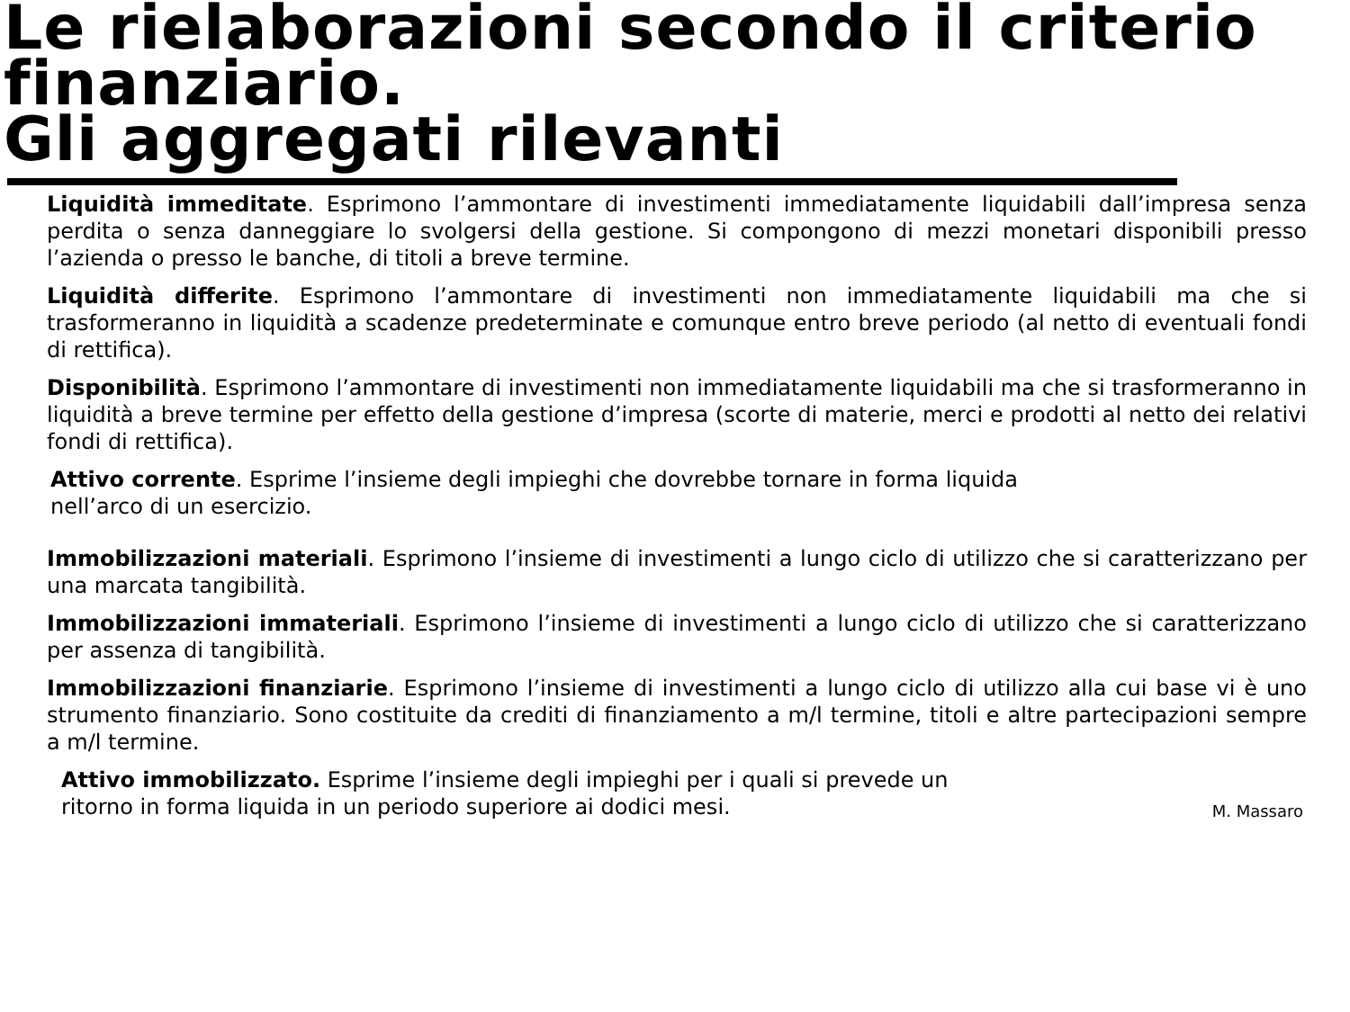Le rielaborazioni secondo il criterio finanziario.
Gli aggregati rilevanti
Liquidità immeditate. Esprimono l’ammontare di investimenti immediatamente liquidabili dall’impresa senza perdita o senza danneggiare lo svolgersi della gestione. Si compongono di mezzi monetari disponibili presso l’azienda o presso le banche, di titoli a breve termine.
Liquidità differite. Esprimono l’ammontare di investimenti non immediatamente liquidabili ma che si trasformeranno in liquidità a scadenze predeterminate e comunque entro breve periodo (al netto di eventuali fondi di rettifica).
Disponibilità. Esprimono l’ammontare di investimenti non immediatamente liquidabili ma che si trasformeranno in liquidità a breve termine per effetto della gestione d’impresa (scorte di materie, merci e prodotti al netto dei relativi fondi di rettifica).
Attivo corrente. Esprime l’insieme degli impieghi che dovrebbe tornare in forma liquida
nell’arco di un esercizio.
Immobilizzazioni materiali. Esprimono l’insieme di investimenti a lungo ciclo di utilizzo che si caratterizzano per una marcata tangibilità.
Immobilizzazioni immateriali. Esprimono l’insieme di investimenti a lungo ciclo di utilizzo che si caratterizzano per assenza di tangibilità.
Immobilizzazioni finanziarie. Esprimono l’insieme di investimenti a lungo ciclo di utilizzo alla cui base vi è uno strumento finanziario. Sono costituite da crediti di finanziamento a m/l termine, titoli e altre partecipazioni sempre a m/l termine.
Attivo immobilizzato. Esprime l’insieme degli impieghi per i quali si prevede un
ritorno in forma liquida in un periodo superiore ai dodici mesi.
M. Massaro